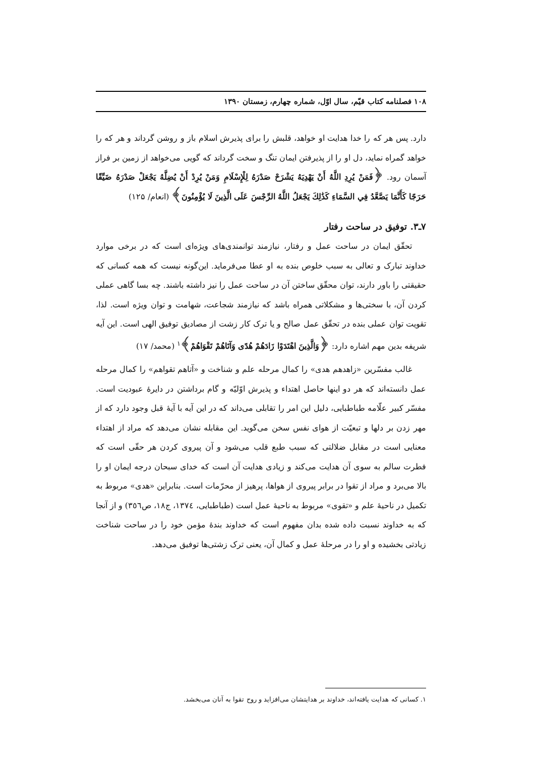۱۰۸ فصلنامه کتاب قیّم، سال اوّل، شماره چهارم، زمستان ۱۳۹۰
دارد. پس هر که را خدا هدایت او خواهد، قلبش را برای پذیرش اسلام باز و روشن گرداند و هر که را خواهد گمراه نماید، دل او را از پذیرفتن ایمان تنگ و سخت گرداند که گویی می‌خواهد از زمین بر فراز آسمان رود. ﴿فَمَنْ يُرِدِ اللَّهُ أَنْ يَهْدِيَهُ يَشْرَحْ صَدْرَهُ لِلْإِسْلَامِ وَمَنْ يُرِدْ أَنْ يُضِلَّهُ يَجْعَلْ صَدْرَهُ ضَيِّقًا حَرَجًا كَأَنَّمَا يَصَّعَّدُ فِي السَّمَاءِ كَذَٰلِكَ يَجْعَلُ اللَّهُ الرِّجْسَ عَلَى الَّذِينَ لَا يُؤْمِنُونَ﴾ (انعام/ ۱۲۵)
۷ـ۳. توفیق در ساحت رفتار
تحقّق ایمان در ساحت عمل و رفتار، نیازمند توانمندی‌های ویژه‌ای است که در برخی موارد خداوند تبارک و تعالی به سبب خلوص بنده به او عطا می‌فرماید. این‌گونه نیست که همه کسانی که حقیقتی را باور دارند، توان محقّق ساختن آن در ساحت عمل را نیز داشته باشند. چه بسا گاهی عملی کردن آن، با سختی‌ها و مشکلاتی همراه باشد که نیازمند شجاعت، شهامت و توان ویژه است. لذا، تقویت توان عملی بنده در تحقّق عمل صالح و یا ترک کار زشت از مصادیق توفیق الهی است. این آیه شریفه بدین مهم اشاره دارد: ﴿وَالَّذِينَ اهْتَدَوْا زَادَهُمْ هُدًى وَآتَاهُمْ تَقْوَاهُمْ﴾<sup>۱</sup> (محمد/ ۱۷)
غالب مفسّرین «زاهدهم هدی» را کمال مرحله علم و شناخت و «آتاهم تقواهم» را کمال مرحله عمل دانسته‌اند که هر دو اینها حاصل اهتداء و پذیرش اوّلیّه و گام برداشتن در دایرهٔ عبودیت است. مفسّر کبیر علّامه طباطبایی، دلیل این امر را تقابلی می‌داند که در این آیه با آیهٔ قبل وجود دارد که از مهر زدن بر دلها و تبعیّت از هوای نفس سخن می‌گوید. این مقابله نشان می‌دهد که مراد از اهتداء معنایی است در مقابل ضلالتی که سبب طبع قلب می‌شود و آن پیروی کردن هر حقّی است که فطرت سالم به سوی آن هدایت می‌کند و زیادی هدایت آن است که خدای سبحان درجه ایمان او را بالا می‌برد و مراد از تقوا در برابر پیروی از هواها، پرهیز از محرّمات است. بنابراین «هدی» مربوط به تکمیل در ناحیهٔ علم و «تقوی» مربوط به ناحیهٔ عمل است (طباطبایی، ١٣٧٤، ج١٨، ص٣٥٦) و از آنجا که به خداوند نسبت داده شده بدان مفهوم است که خداوند بندهٔ مؤمن خود را در ساحت شناخت زیادتی بخشیده و او را در مرحلهٔ عمل و کمال آن، یعنی ترک زشتی‌ها توفیق می‌دهد.
۱. کسانی که هدایت یافته‌اند، خداوند بر هدایتشان می‌افزاید و روح تقوا به آنان می‌بخشد.